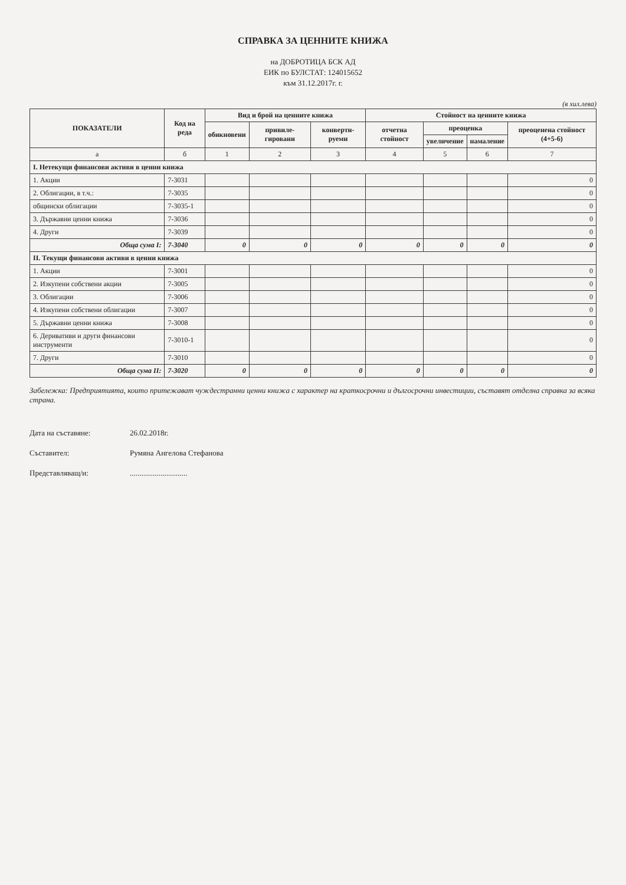СПРАВКА ЗА ЦЕННИТЕ КНИЖА
на ДОБРОТИЦА БСК АД
ЕИК по БУЛСТАТ: 124015652
към 31.12.2017г. г.
(в хил.лева)
| ПОКАЗАТЕЛИ | Код на реда | Вид и брой на ценните книжа | | | Стойност на ценните книжа | | | |
| --- | --- | --- | --- | --- | --- | --- | --- | --- |
| | | обикновени | привиле-гировани | конверти-руеми | отчетна стойност | преоценка | | преоценена стойност (4+5-6) |
| | | | | | | увеличение | намаление | |
| а | б | 1 | 2 | 3 | 4 | 5 | 6 | 7 |
| I. Нетекущи финансови активи в ценни книжа | | | | | | | | |
| 1. Акции | 7-3031 | | | | | | | 0 |
| 2. Облигации, в т.ч.: | 7-3035 | | | | | | | 0 |
| общински облигации | 7-3035-1 | | | | | | | 0 |
| 3. Държавни ценни книжа | 7-3036 | | | | | | | 0 |
| 4. Други | 7-3039 | | | | | | | 0 |
| Обща сума I: | 7-3040 | 0 | 0 | 0 | 0 | 0 | 0 | 0 |
| II. Текущи финансови активи в ценни книжа | | | | | | | | |
| 1. Акции | 7-3001 | | | | | | | 0 |
| 2. Изкупени собствени акции | 7-3005 | | | | | | | 0 |
| 3. Облигации | 7-3006 | | | | | | | 0 |
| 4. Изкупени собствени облигации | 7-3007 | | | | | | | 0 |
| 5. Държавни ценни книжа | 7-3008 | | | | | | | 0 |
| 6. Деривативи и други финансови инструменти | 7-3010-1 | | | | | | | 0 |
| 7. Други | 7-3010 | | | | | | | 0 |
| Обща сума II: | 7-3020 | 0 | 0 | 0 | 0 | 0 | 0 | 0 |
Забележка: Предприятията, които притежават чуждестранни ценни книжа с характер на краткосрочни и дългосрочни инвестиции, съставят отделна справка за всяка страна.
Дата на съставяне: 26.02.2018г.
Съставител: Румяна Ангелова Стефанова
Представляващ/и:..............................